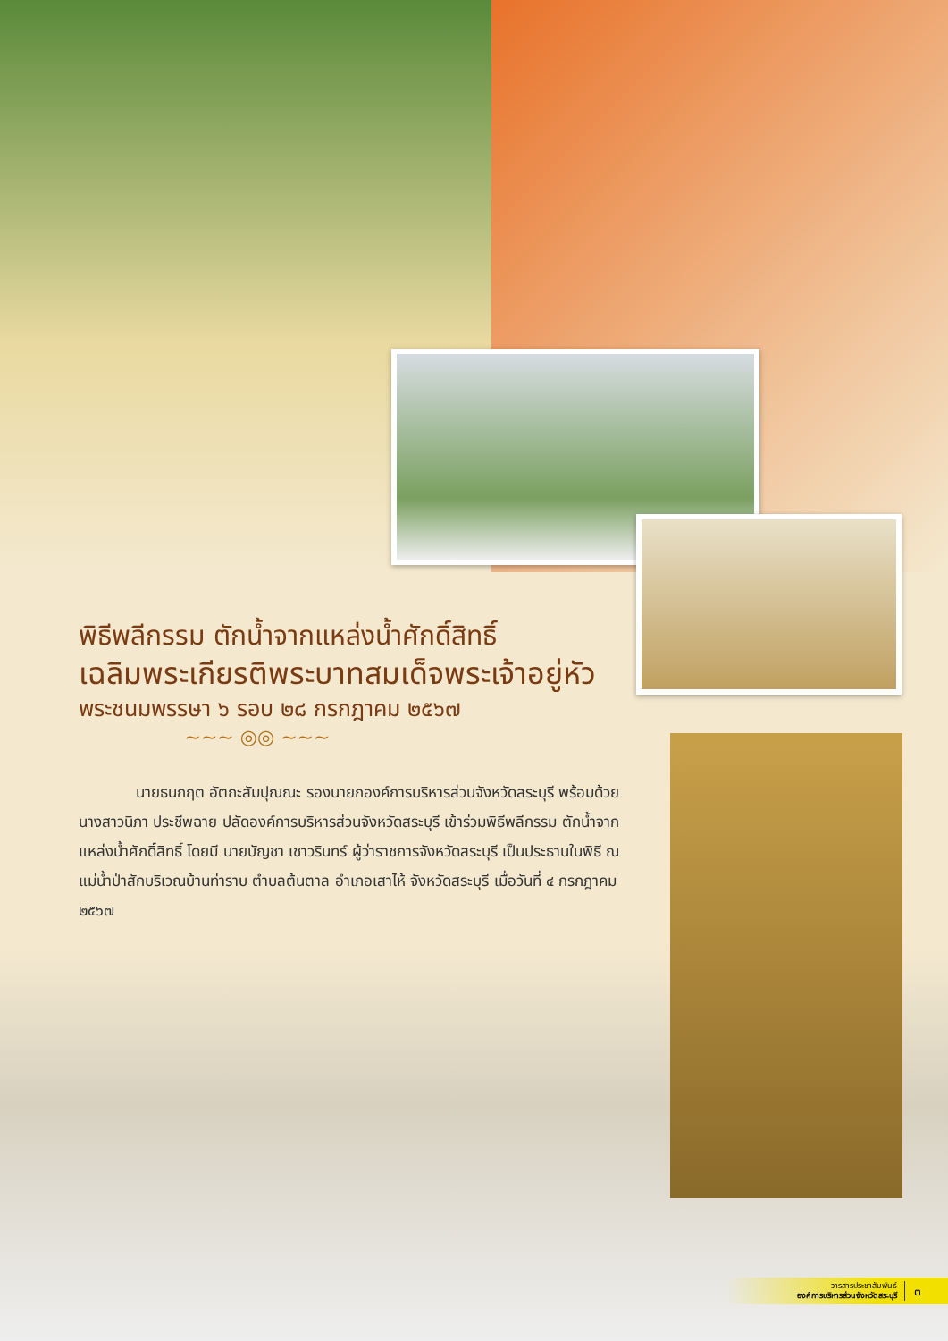พิธีพลีกรรม ตักน้ำจากแหล่งน้ำศักดิ์สิทธิ์
เฉลิมพระเกียรติพระบาทสมเด็จพระเจ้าอยู่หัว
พระชนมพรรษา ๖ รอบ ๒๘ กรกฎาคม ๒๕๖๗
~~~ ◎◎ ~~~
นายธนกฤต อัตถะสัมปุณณะ รองนายกองค์การบริหารส่วนจังหวัดสระบุรี พร้อมด้วย นางสาวนิภา ประชีพฉาย ปลัดองค์การบริหารส่วนจังหวัดสระบุรี เข้าร่วมพิธีพลีกรรม ตักน้ำจากแหล่งน้ำศักดิ์สิทธิ์ โดยมี นายบัญชา เชาวรินทร์ ผู้ว่าราชการจังหวัดสระบุรี เป็นประธานในพิธี ณ แม่น้ำป่าสักบริเวณบ้านท่าราบ ตำบลต้นตาล อำเภอเสาไห้ จังหวัดสระบุรี เมื่อวันที่ ๔ กรกฎาคม ๒๕๖๗
วารสารประชาสัมพันธ์
องค์การบริหารส่วนจังหวัดสระบุรี
๓